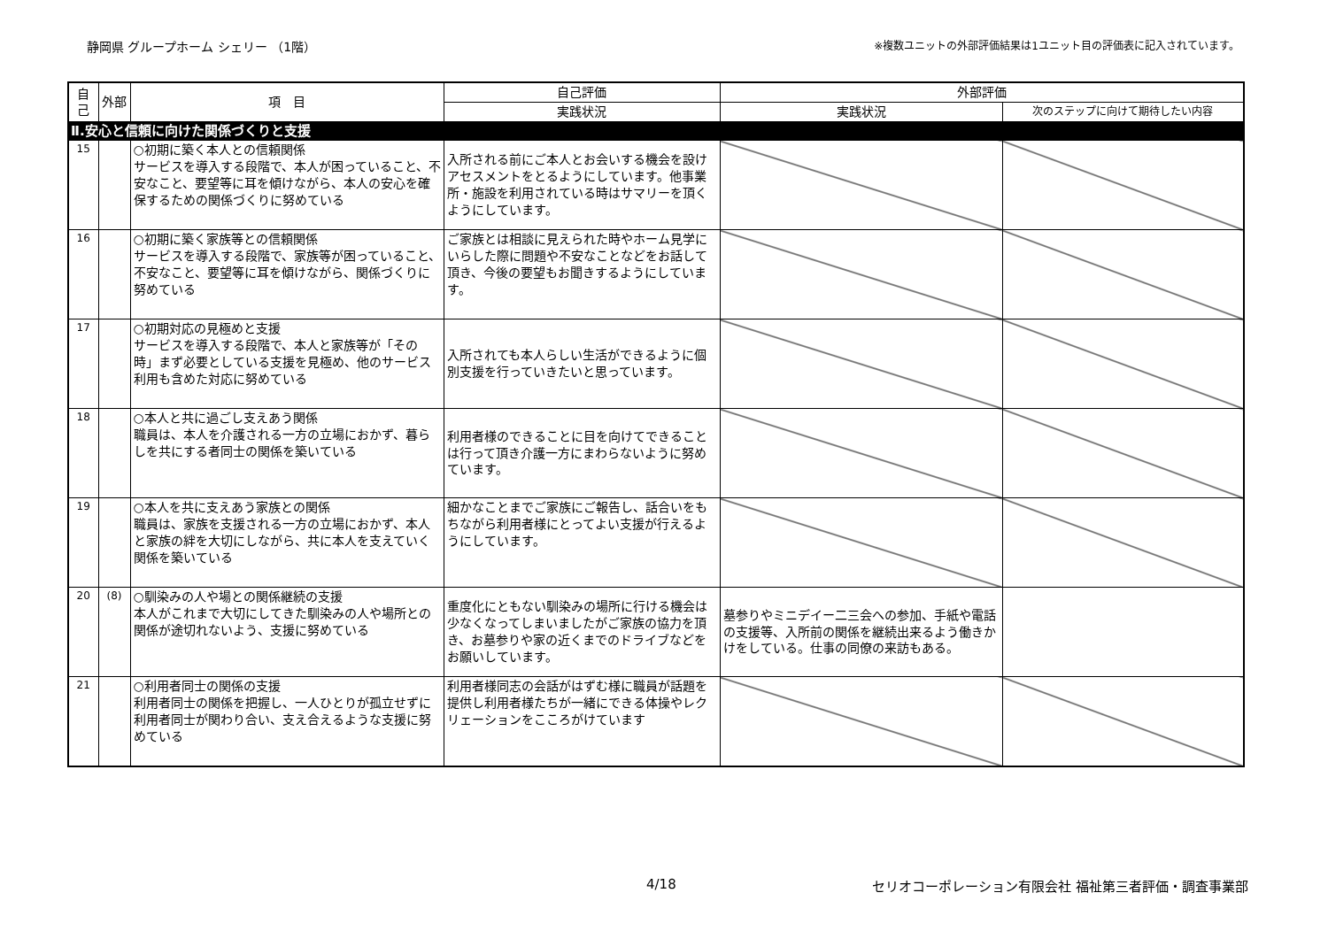静岡県 グループホーム シェリー （1階） ※複数ユニットの外部評価結果は1ユニット目の評価表に記入されています。
| 自己 | 外部 | 項 目 | 自己評価 | 外部評価 | |
| --- | --- | --- | --- | --- | --- |
| | | | 実践状況 | 実践状況 | 次のステップに向けて期待したい内容 |
| Ⅱ.安心と信頼に向けた関係づくりと支援 | | | | | |
| 15 | | ○初期に築く本人との信頼関係 サービスを導入する段階で、本人が困っていること、不安なこと、要望等に耳を傾けながら、本人の安心を確保するための関係づくりに努めている | 入所される前にご本人とお会いする機会を設けアセスメントをとるようにしています。他事業所・施設を利用されている時はサマリーを頂くようにしています。 | | |
| 16 | | ○初期に築く家族等との信頼関係 サービスを導入する段階で、家族等が困っていること、不安なこと、要望等に耳を傾けながら、関係づくりに努めている | ご家族とは相談に見えられた時やホーム見学にいらした際に問題や不安なことなどをお話して頂き、今後の要望もお聞きするようにしています。 | | |
| 17 | | ○初期対応の見極めと支援 サービスを導入する段階で、本人と家族等が「その時」まず必要としている支援を見極め、他のサービス利用も含めた対応に努めている | 入所されても本人らしい生活ができるように個別支援を行っていきたいと思っています。 | | |
| 18 | | ○本人と共に過ごし支えあう関係 職員は、本人を介護される一方の立場におかず、暮らしを共にする者同士の関係を築いている | 利用者様のできることに目を向けてできることは行って頂き介護一方にまわらないように努めています。 | | |
| 19 | | ○本人を共に支えあう家族との関係 職員は、家族を支援される一方の立場におかず、本人と家族の絆を大切にしながら、共に本人を支えていく関係を築いている | 細かなことまでご家族にご報告し、話合いをもちながら利用者様にとってよい支援が行えるようにしています。 | | |
| 20 | (8) | ○馴染みの人や場との関係継続の支援 本人がこれまで大切にしてきた馴染みの人や場所との関係が途切れないよう、支援に努めている | 重度化にともない馴染みの場所に行ける機会は少なくなってしまいましたがご家族の協力を頂き、お墓参りや家の近くまでのドライブなどをお願いしています。 | 墓参りやミニデイー二三会への参加、手紙や電話の支援等、入所前の関係を継続出来るよう働きかけをしている。仕事の同僚の来訪もある。 | |
| 21 | | ○利用者同士の関係の支援 利用者同士の関係を把握し、一人ひとりが孤立せずに利用者同士が関わり合い、支え合えるような支援に努めている | 利用者様同志の会話がはずむ様に職員が話題を提供し利用者様たちが一緒にできる体操やレクリェーションをこころがけています | | |
4/18 セリオコーポレーション有限会社 福祉第三者評価・調査事業部